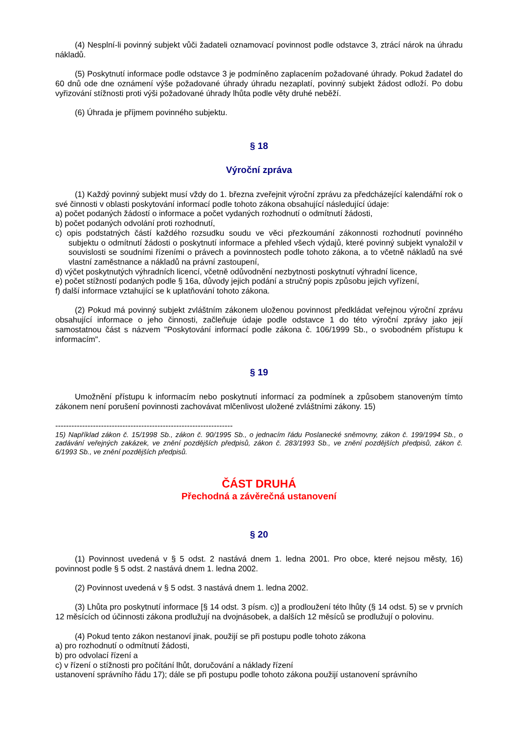(4) Nesplní-li povinný subjekt vůči žadateli oznamovací povinnost podle odstavce 3, ztrácí nárok na úhradu nákladů.
(5) Poskytnutí informace podle odstavce 3 je podmíněno zaplacením požadované úhrady. Pokud žadatel do 60 dnů ode dne oznámení výše požadované úhrady úhradu nezaplatí, povinný subjekt žádost odloží. Po dobu vyřizování stížnosti proti výši požadované úhrady lhůta podle věty druhé neběží.
(6) Úhrada je příjmem povinného subjektu.
§ 18
Výroční zpráva
(1) Každý povinný subjekt musí vždy do 1. března zveřejnit výroční zprávu za předcházející kalendářní rok o své činnosti v oblasti poskytování informací podle tohoto zákona obsahující následující údaje:
a) počet podaných žádostí o informace a počet vydaných rozhodnutí o odmítnutí žádosti,
b) počet podaných odvolání proti rozhodnutí,
c) opis podstatných částí každého rozsudku soudu ve věci přezkoumání zákonnosti rozhodnutí povinného subjektu o odmítnutí žádosti o poskytnutí informace a přehled všech výdajů, které povinný subjekt vynaložil v souvislosti se soudními řízeními o právech a povinnostech podle tohoto zákona, a to včetně nákladů na své vlastní zaměstnance a nákladů na právní zastoupení,
d) výčet poskytnutých výhradních licencí, včetně odůvodnění nezbytnosti poskytnutí výhradní licence,
e) počet stížností podaných podle § 16a, důvody jejich podání a stručný popis způsobu jejich vyřízení,
f) další informace vztahující se k uplatňování tohoto zákona.
(2) Pokud má povinný subjekt zvláštním zákonem uloženou povinnost předkládat veřejnou výroční zprávu obsahující informace o jeho činnosti, začleňuje údaje podle odstavce 1 do této výroční zprávy jako její samostatnou část s názvem "Poskytování informací podle zákona č. 106/1999 Sb., o svobodném přístupu k informacím".
§ 19
Umožnění přístupu k informacím nebo poskytnutí informací za podmínek a způsobem stanoveným tímto zákonem není porušení povinnosti zachovávat mlčenlivost uložené zvláštními zákony. 15)
------------------------------------------------------------------
15) Například zákon č. 15/1998 Sb., zákon č. 90/1995 Sb., o jednacím řádu Poslanecké sněmovny, zákon č. 199/1994 Sb., o zadávání veřejných zakázek, ve znění pozdějších předpisů, zákon č. 283/1993 Sb., ve znění pozdějších předpisů, zákon č. 6/1993 Sb., ve znění pozdějších předpisů.
ČÁST DRUHÁ
Přechodná a závěrečná ustanovení
§ 20
(1) Povinnost uvedená v § 5 odst. 2 nastává dnem 1. ledna 2001. Pro obce, které nejsou městy, 16) povinnost podle § 5 odst. 2 nastává dnem 1. ledna 2002.
(2) Povinnost uvedená v § 5 odst. 3 nastává dnem 1. ledna 2002.
(3) Lhůta pro poskytnutí informace [§ 14 odst. 3 písm. c)] a prodloužení této lhůty (§ 14 odst. 5) se v prvních 12 měsících od účinnosti zákona prodlužují na dvojnásobek, a dalších 12 měsíců se prodlužují o polovinu.
(4) Pokud tento zákon nestanoví jinak, použijí se při postupu podle tohoto zákona
a) pro rozhodnutí o odmítnutí žádosti,
b) pro odvolací řízení a
c) v řízení o stížnosti pro počítání lhůt, doručování a náklady řízení
ustanovení správního řádu 17); dále se při postupu podle tohoto zákona použijí ustanovení správního